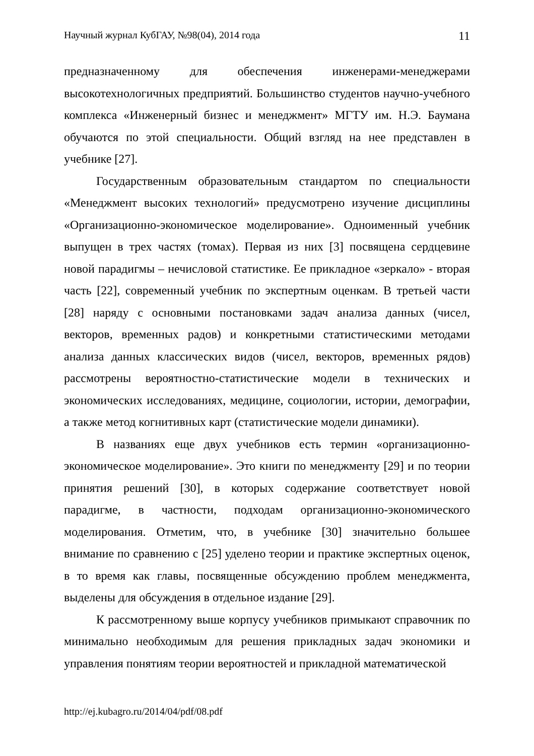Научный журнал КубГАУ, №98(04), 2014 года 11
предназначенному для обеспечения инженерами-менеджерами высокотехнологичных предприятий. Большинство студентов научно-учебного комплекса «Инженерный бизнес и менеджмент» МГТУ им. Н.Э. Баумана обучаются по этой специальности. Общий взгляд на нее представлен в учебнике [27].
Государственным образовательным стандартом по специальности «Менеджмент высоких технологий» предусмотрено изучение дисциплины «Организационно-экономическое моделирование». Одноименный учебник выпущен в трех частях (томах). Первая из них [3] посвящена сердцевине новой парадигмы – нечисловой статистике. Ее прикладное «зеркало» - вторая часть [22], современный учебник по экспертным оценкам. В третьей части [28] наряду с основными постановками задач анализа данных (чисел, векторов, временных радов) и конкретными статистическими методами анализа данных классических видов (чисел, векторов, временных рядов) рассмотрены вероятностно-статистические модели в технических и экономических исследованиях, медицине, социологии, истории, демографии, а также метод когнитивных карт (статистические модели динамики).
В названиях еще двух учебников есть термин «организационно-экономическое моделирование». Это книги по менеджменту [29] и по теории принятия решений [30], в которых содержание соответствует новой парадигме, в частности, подходам организационно-экономического моделирования. Отметим, что, в учебнике [30] значительно большее внимание по сравнению с [25] уделено теории и практике экспертных оценок, в то время как главы, посвященные обсуждению проблем менеджмента, выделены для обсуждения в отдельное издание [29].
К рассмотренному выше корпусу учебников примыкают справочник по минимально необходимым для решения прикладных задач экономики и управления понятиям теории вероятностей и прикладной математической
http://ej.kubagro.ru/2014/04/pdf/08.pdf